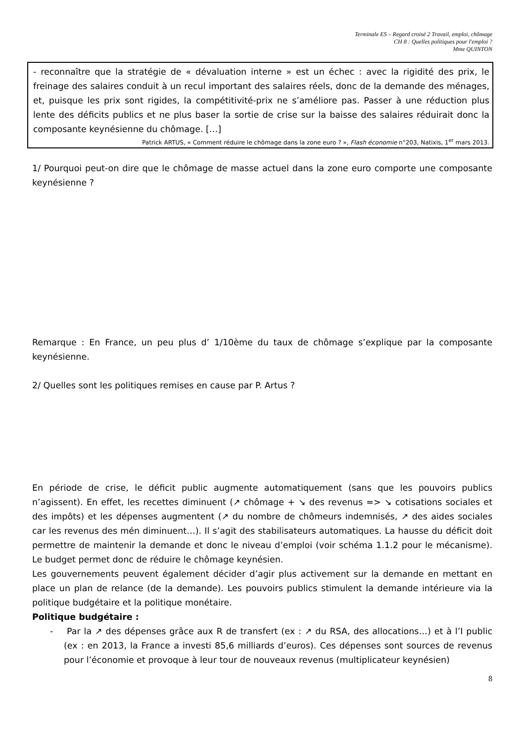Terminale ES – Regard croisé 2 Travail, emploi, chômage
CH 8 : Quelles politiques pour l'emploi ?
Mme QUINTON
- reconnaître que la stratégie de « dévaluation interne » est un échec : avec la rigidité des prix, le freinage des salaires conduit à un recul important des salaires réels, donc de la demande des ménages, et, puisque les prix sont rigides, la compétitivité-prix ne s’améliore pas. Passer à une réduction plus lente des déficits publics et ne plus baser la sortie de crise sur la baisse des salaires réduirait donc la composante keynésienne du chômage. […]
Patrick ARTUS, « Comment réduire le chômage dans la zone euro ? », Flash économie n°203, Natixis, 1<sup>er</sup> mars 2013.
1/ Pourquoi peut-on dire que le chômage de masse actuel dans la zone euro comporte une composante keynésienne ?
Remarque : En France, un peu plus d’ 1/10ème du taux de chômage s’explique par la composante keynésienne.
2/ Quelles sont les politiques remises en cause par P. Artus ?
En période de crise, le déficit public augmente automatiquement (sans que les pouvoirs publics n’agissent). En effet, les recettes diminuent (↗ chômage + ↘ des revenus => ↘ cotisations sociales et des impôts) et les dépenses augmentent (↗ du nombre de chômeurs indemnisés, ↗ des aides sociales car les revenus des mén diminuent…). Il s’agit des stabilisateurs automatiques. La hausse du déficit doit permettre de maintenir la demande et donc le niveau d’emploi (voir schéma 1.1.2 pour le mécanisme). Le budget permet donc de réduire le chômage keynésien.
Les gouvernements peuvent également décider d’agir plus activement sur la demande en mettant en place un plan de relance (de la demande). Les pouvoirs publics stimulent la demande intérieure via la politique budgétaire et la politique monétaire.
Politique budgétaire :
- Par la ↗ des dépenses grâce aux R de transfert (ex : ↗ du RSA, des allocations…) et à l’I public (ex : en 2013, la France a investi 85,6 milliards d’euros). Ces dépenses sont sources de revenus pour l’économie et provoque à leur tour de nouveaux revenus (multiplicateur keynésien)
8